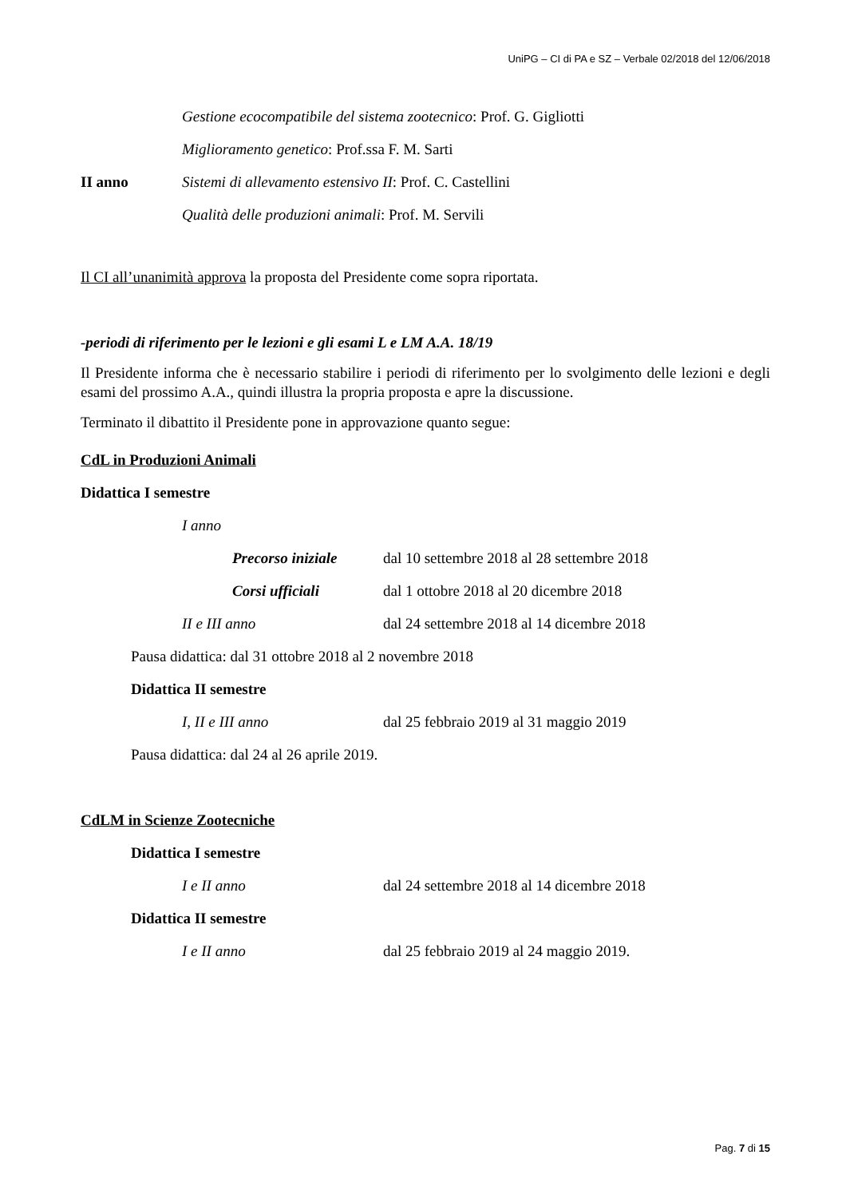UniPG – CI di PA e SZ – Verbale 02/2018 del 12/06/2018
Gestione ecocompatibile del sistema zootecnico: Prof. G. Gigliotti
Miglioramento genetico: Prof.ssa F. M. Sarti
II anno Sistemi di allevamento estensivo II: Prof. C. Castellini
Qualità delle produzioni animali: Prof. M. Servili
Il CI all’unanimità approva la proposta del Presidente come sopra riportata.
-periodi di riferimento per le lezioni e gli esami L e LM A.A. 18/19
Il Presidente informa che è necessario stabilire i periodi di riferimento per lo svolgimento delle lezioni e degli esami del prossimo A.A., quindi illustra la propria proposta e apre la discussione.
Terminato il dibattito il Presidente pone in approvazione quanto segue:
CdL in Produzioni Animali
Didattica I semestre
I anno
Precorso iniziale dal 10 settembre 2018 al 28 settembre 2018
Corsi ufficiali dal 1 ottobre 2018 al 20 dicembre 2018
II e III anno dal 24 settembre 2018 al 14 dicembre 2018
Pausa didattica: dal 31 ottobre 2018 al 2 novembre 2018
Didattica II semestre
I, II e III anno dal 25 febbraio 2019 al 31 maggio 2019
Pausa didattica: dal 24 al 26 aprile 2019.
CdLM in Scienze Zootecniche
Didattica I semestre
I e II anno dal 24 settembre 2018 al 14 dicembre 2018
Didattica II semestre
I e II anno dal 25 febbraio 2019 al 24 maggio 2019.
Pag. 7 di 15